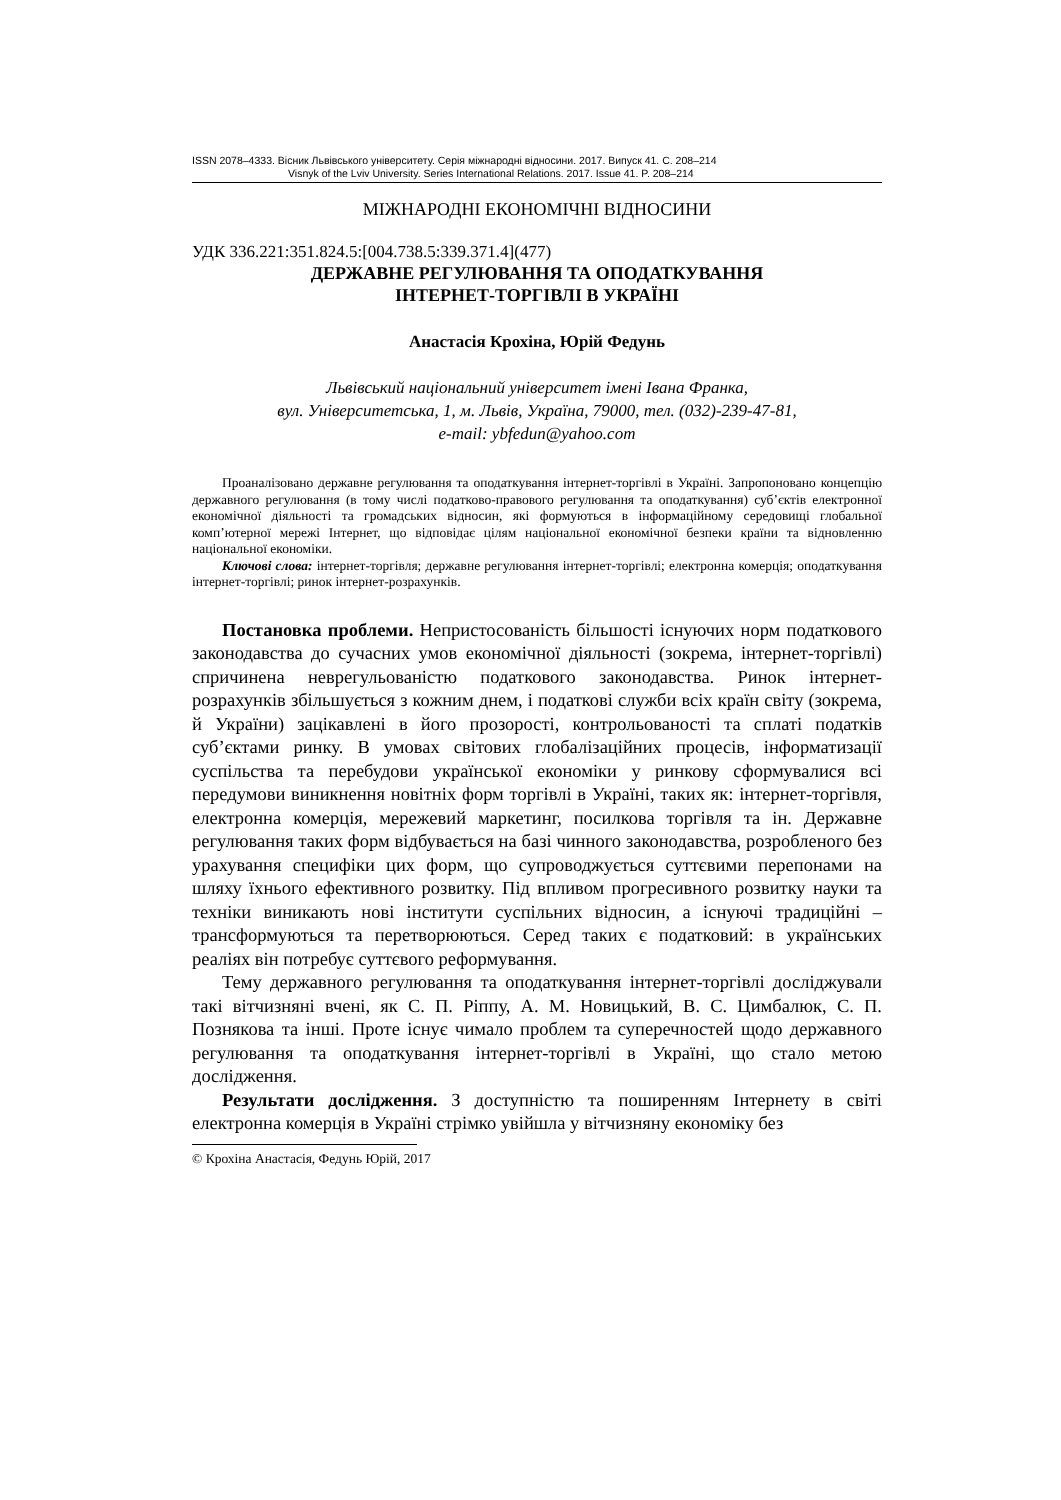ISSN 2078–4333. Вісник Львівського університету. Серія міжнародні відносини. 2017. Випуск 41. С. 208–214
Visnyk of the Lviv University. Series International Relations. 2017. Issue 41. P. 208–214
МІЖНАРОДНІ ЕКОНОМІЧНІ ВІДНОСИНИ
УДК 336.221:351.824.5:[004.738.5:339.371.4](477)
ДЕРЖАВНЕ РЕГУЛЮВАННЯ ТА ОПОДАТКУВАННЯ
ІНТЕРНЕТ-ТОРГІВЛІ В УКРАЇНІ
Анастасія Крохіна, Юрій Федунь
Львівський національний університет імені Івана Франка,
вул. Університетська, 1, м. Львів, Україна, 79000, тел. (032)-239-47-81,
e-mail: ybfedun@yahoo.com
Проаналізовано державне регулювання та оподаткування інтернет-торгівлі в Україні. Запропоновано концепцію державного регулювання (в тому числі податково-правового регулювання та оподаткування) суб’єктів електронної економічної діяльності та громадських відносин, які формуються в інформаційному середовищі глобальної комп’ютерної мережі Інтернет, що відповідає цілям національної економічної безпеки країни та відновленню національної економіки.
Ключові слова: інтернет-торгівля; державне регулювання інтернет-торгівлі; електронна комерція; оподаткування інтернет-торгівлі; ринок інтернет-розрахунків.
Постановка проблеми. Непристосованість більшості існуючих норм податкового законодавства до сучасних умов економічної діяльності (зокрема, інтернет-торгівлі) спричинена неврегульованістю податкового законодавства. Ринок інтернет-розрахунків збільшується з кожним днем, і податкові служби всіх країн світу (зокрема, й України) зацікавлені в його прозорості, контрольованості та сплаті податків суб’єктами ринку. В умовах світових глобалізаційних процесів, інформатизації суспільства та перебудови української економіки у ринкову сформувалися всі передумови виникнення новітніх форм торгівлі в Україні, таких як: інтернет-торгівля, електронна комерція, мережевий маркетинг, посилкова торгівля та ін. Державне регулювання таких форм відбувається на базі чинного законодавства, розробленого без урахування специфіки цих форм, що супроводжується суттєвими перепонами на шляху їхнього ефективного розвитку. Під впливом прогресивного розвитку науки та техніки виникають нові інститути суспільних відносин, а існуючі традиційні – трансформуються та перетворюються. Серед таких є податковий: в українських реаліях він потребує суттєвого реформування.
Тему державного регулювання та оподаткування інтернет-торгівлі досліджували такі вітчизняні вчені, як С. П. Ріппу, А. М. Новицький, В. С. Цимбалюк, С. П. Познякова та інші. Проте існує чимало проблем та суперечностей щодо державного регулювання та оподаткування інтернет-торгівлі в Україні, що стало метою дослідження.
Результати дослідження. З доступністю та поширенням Інтернету в світі електронна комерція в Україні стрімко увійшла у вітчизняну економіку без
© Крохіна Анастасія, Федунь Юрій, 2017